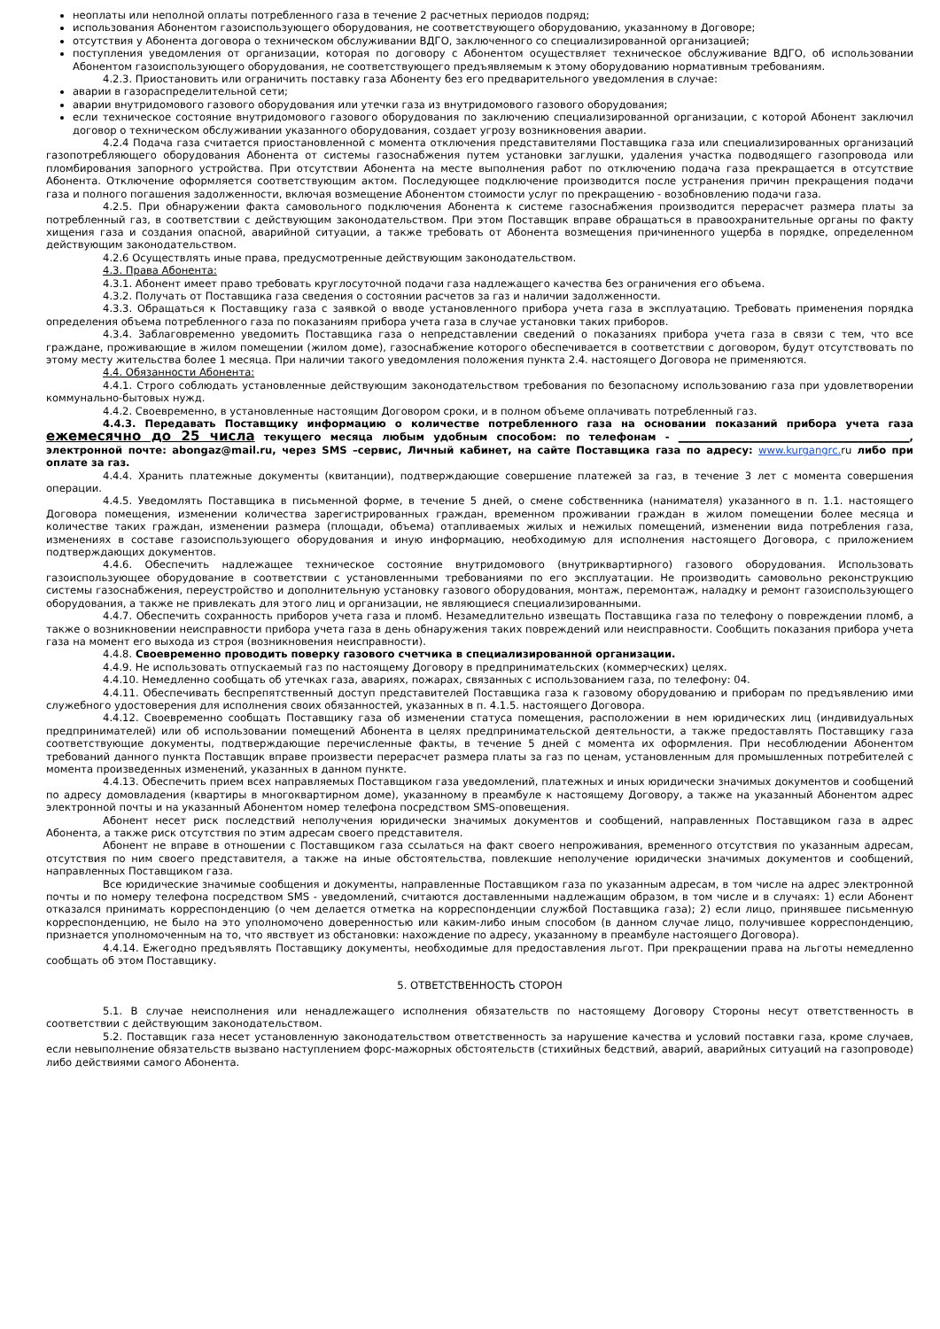неоплаты или неполной оплаты потребленного газа в течение 2 расчетных периодов подряд;
использования Абонентом газоиспользующего оборудования, не соответствующего оборудованию, указанному в Договоре;
отсутствия у Абонента договора о техническом обслуживании ВДГО, заключенного со специализированной организацией;
поступления уведомления от организации, которая по договору с Абонентом осуществляет техническое обслуживание ВДГО, об использовании Абонентом газоиспользующего оборудования, не соответствующего предъявляемым к этому оборудованию нормативным требованиям.
4.2.3. Приостановить или ограничить поставку газа Абоненту без его предварительного уведомления в случае:
аварии в газораспределительной сети;
аварии внутридомового газового оборудования или утечки газа из внутридомового газового оборудования;
если техническое состояние внутридомового газового оборудования по заключению специализированной организации, с которой Абонент заключил договор о техническом обслуживании указанного оборудования, создает угрозу возникновения аварии.
4.2.4 Подача газа считается приостановленной с момента отключения представителями Поставщика газа или специализированных организаций газопотребляющего оборудования Абонента от системы газоснабжения путем установки заглушки, удаления участка подводящего газопровода или пломбирования запорного устройства. При отсутствии Абонента на месте выполнения работ по отключению подача газа прекращается в отсутствие Абонента. Отключение оформляется соответствующим актом. Последующее подключение производится после устранения причин прекращения подачи газа и полного погашения задолженности, включая возмещение Абонентом стоимости услуг по прекращению - возобновлению подачи газа.
4.2.5. При обнаружении факта самовольного подключения Абонента к системе газоснабжения производится перерасчет размера платы за потребленный газ, в соответствии с действующим законодательством. При этом Поставщик вправе обращаться в правоохранительные органы по факту хищения газа и создания опасной, аварийной ситуации, а также требовать от Абонента возмещения причиненного ущерба в порядке, определенном действующим законодательством.
4.2.6 Осуществлять иные права, предусмотренные действующим законодательством.
4.3. Права Абонента:
4.3.1. Абонент имеет право требовать круглосуточной подачи газа надлежащего качества без ограничения его объема.
4.3.2. Получать от Поставщика газа сведения о состоянии расчетов за газ и наличии задолженности.
4.3.3. Обращаться к Поставщику газа с заявкой о вводе установленного прибора учета газа в эксплуатацию. Требовать применения порядка определения объема потребленного газа по показаниям прибора учета газа в случае установки таких приборов.
4.3.4. Заблаговременно уведомить Поставщика газа о непредставлении сведений о показаниях прибора учета газа в связи с тем, что все граждане, проживающие в жилом помещении (жилом доме), газоснабжение которого обеспечивается в соответствии с договором, будут отсутствовать по этому месту жительства более 1 месяца. При наличии такого уведомления положения пункта 2.4. настоящего Договора не применяются.
4.4. Обязанности Абонента:
4.4.1. Строго соблюдать установленные действующим законодательством требования по безопасному использованию газа при удовлетворении коммунально-бытовых нужд.
4.4.2. Своевременно, в установленные настоящим Договором сроки, и в полном объеме оплачивать потребленный газ.
4.4.3. Передавать Поставщику информацию о количестве потребленного газа на основании показаний прибора учета газа ежемесячно до 25 числа текущего месяца любым удобным способом: по телефонам - _____________________________________________, электронной почте: abongaz@mail.ru, через SMS –сервис, Личный кабинет, на сайте Поставщика газа по адресу: www.kurgangrc. ru либо при оплате за газ.
4.4.4. Хранить платежные документы (квитанции), подтверждающие совершение платежей за газ, в течение 3 лет с момента совершения операции.
4.4.5. Уведомлять Поставщика в письменной форме, в течение 5 дней, о смене собственника (нанимателя) указанного в п. 1.1. настоящего Договора помещения, изменении количества зарегистрированных граждан, временном проживании граждан в жилом помещении более месяца и количестве таких граждан, изменении размера (площади, объема) отапливаемых жилых и нежилых помещений, изменении вида потребления газа, изменениях в составе газоиспользующего оборудования и иную информацию, необходимую для исполнения настоящего Договора, с приложением подтверждающих документов.
4.4.6. Обеспечить надлежащее техническое состояние внутридомового (внутриквартирного) газового оборудования. Использовать газоиспользующее оборудование в соответствии с установленными требованиями по его эксплуатации. Не производить самовольно реконструкцию системы газоснабжения, переустройство и дополнительную установку газового оборудования, монтаж, перемонтаж, наладку и ремонт газоиспользующего оборудования, а также не привлекать для этого лиц и организации, не являющиеся специализированными.
4.4.7. Обеспечить сохранность приборов учета газа и пломб. Незамедлительно извещать Поставщика газа по телефону о повреждении пломб, а также о возникновении неисправности прибора учета газа в день обнаружения таких повреждений или неисправности. Сообщить показания прибора учета газа на момент его выхода из строя (возникновения неисправности).
4.4.8. Своевременно проводить поверку газового счетчика в специализированной организации.
4.4.9. Не использовать отпускаемый газ по настоящему Договору в предпринимательских (коммерческих) целях.
4.4.10. Немедленно сообщать об утечках газа, авариях, пожарах, связанных с использованием газа, по телефону: 04.
4.4.11. Обеспечивать беспрепятственный доступ представителей Поставщика газа к газовому оборудованию и приборам по предъявлению ими служебного удостоверения для исполнения своих обязанностей, указанных в п. 4.1.5. настоящего Договора.
4.4.12. Своевременно сообщать Поставщику газа об изменении статуса помещения, расположении в нем юридических лиц (индивидуальных предпринимателей) или об использовании помещений Абонента в целях предпринимательской деятельности, а также предоставлять Поставщику газа соответствующие документы, подтверждающие перечисленные факты, в течение 5 дней с момента их оформления. При несоблюдении Абонентом требований данного пункта Поставщик вправе произвести перерасчет размера платы за газ по ценам, установленным для промышленных потребителей с момента произведенных изменений, указанных в данном пункте.
4.4.13. Обеспечить прием всех направляемых Поставщиком газа уведомлений, платежных и иных юридически значимых документов и сообщений по адресу домовладения (квартиры в многоквартирном доме), указанному в преамбуле к настоящему Договору, а также на указанный Абонентом адрес электронной почты и на указанный Абонентом номер телефона посредством SMS-оповещения.
Абонент несет риск последствий неполучения юридически значимых документов и сообщений, направленных Поставщиком газа в адрес Абонента, а также риск отсутствия по этим адресам своего представителя.
Абонент не вправе в отношении с Поставщиком газа ссылаться на факт своего непроживания, временного отсутствия по указанным адресам, отсутствия по ним своего представителя, а также на иные обстоятельства, повлекшие неполучение юридически значимых документов и сообщений, направленных Поставщиком газа.
Все юридические значимые сообщения и документы, направленные Поставщиком газа по указанным адресам, в том числе на адрес электронной почты и по номеру телефона посредством SMS - уведомлений, считаются доставленными надлежащим образом, в том числе и в случаях: 1) если Абонент отказался принимать корреспонденцию (о чем делается отметка на корреспонденции службой Поставщика газа); 2) если лицо, принявшее письменную корреспонденцию, не было на это уполномочено доверенностью или каким-либо иным способом (в данном случае лицо, получившее корреспонденцию, признается уполномоченным на то, что явствует из обстановки: нахождение по адресу, указанному в преамбуле настоящего Договора).
4.4.14. Ежегодно предъявлять Поставщику документы, необходимые для предоставления льгот. При прекращении права на льготы немедленно сообщать об этом Поставщику.
5. ОТВЕТСТВЕННОСТЬ СТОРОН
5.1. В случае неисполнения или ненадлежащего исполнения обязательств по настоящему Договору Стороны несут ответственность в соответствии с действующим законодательством.
5.2. Поставщик газа несет установленную законодательством ответственность за нарушение качества и условий поставки газа, кроме случаев, если невыполнение обязательств вызвано наступлением форс-мажорных обстоятельств (стихийных бедствий, аварий, аварийных ситуаций на газопроводе) либо действиями самого Абонента.